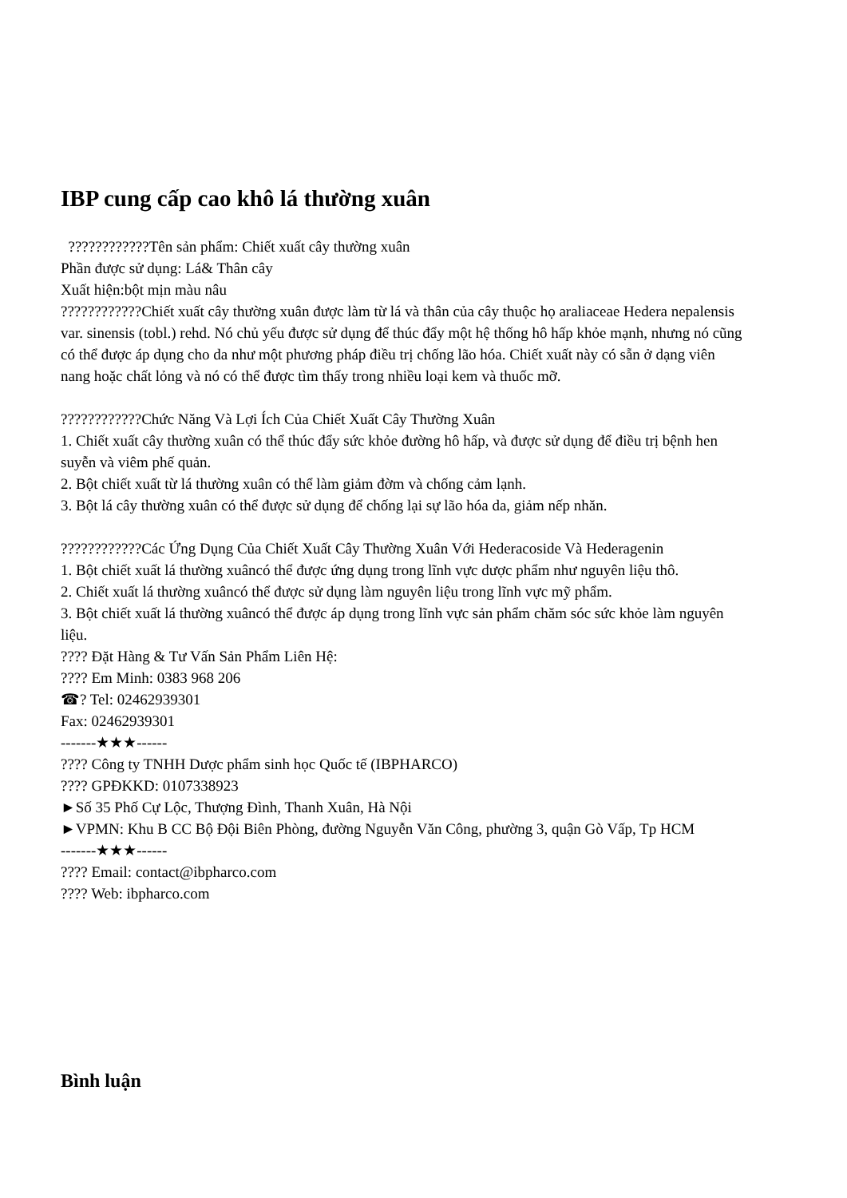IBP cung cấp cao khô lá thường xuân
????????????Tên sản phẩm: Chiết xuất cây thường xuân
Phần được sử dụng: Lá& Thân cây
Xuất hiện:bột mịn màu nâu
????????????Chiết xuất cây thường xuân được làm từ lá và thân của cây thuộc họ araliaceae Hedera nepalensis var. sinensis (tobl.) rehd. Nó chủ yếu được sử dụng để thúc đẩy một hệ thống hô hấp khỏe mạnh, nhưng nó cũng có thể được áp dụng cho da như một phương pháp điều trị chống lão hóa. Chiết xuất này có sẵn ở dạng viên nang hoặc chất lỏng và nó có thể được tìm thấy trong nhiều loại kem và thuốc mỡ.
????????????Chức Năng Và Lợi Ích Của Chiết Xuất Cây Thường Xuân
1. Chiết xuất cây thường xuân có thể thúc đẩy sức khỏe đường hô hấp, và được sử dụng để điều trị bệnh hen suyễn và viêm phế quản.
2. Bột chiết xuất từ lá thường xuân có thể làm giảm đờm và chống cảm lạnh.
3. Bột lá cây thường xuân có thể được sử dụng để chống lại sự lão hóa da, giảm nếp nhăn.
????????????Các Ứng Dụng Của Chiết Xuất Cây Thường Xuân Với Hederacoside Và Hederagenin
1. Bột chiết xuất lá thường xuâncó thể được ứng dụng trong lĩnh vực dược phẩm như nguyên liệu thô.
2. Chiết xuất lá thường xuâncó thể được sử dụng làm nguyên liệu trong lĩnh vực mỹ phẩm.
3. Bột chiết xuất lá thường xuâncó thể được áp dụng trong lĩnh vực sản phẩm chăm sóc sức khỏe làm nguyên liệu.
???? Đặt Hàng & Tư Vấn Sản Phẩm Liên Hệ:
???? Em Minh: 0383 968 206
☎? Tel: 02462939301
Fax: 02462939301
-------★★★------
???? Công ty TNHH Dược phẩm sinh học Quốc tế (IBPHARCO)
???? GPĐKKD: 0107338923
►Số 35 Phố Cự Lộc, Thượng Đình, Thanh Xuân, Hà Nội
►VPMN: Khu B CC Bộ Đội Biên Phòng, đường Nguyễn Văn Công, phường 3, quận Gò Vấp, Tp HCM
-------★★★------
???? Email: contact@ibpharco.com
???? Web: ibpharco.com
Bình luận